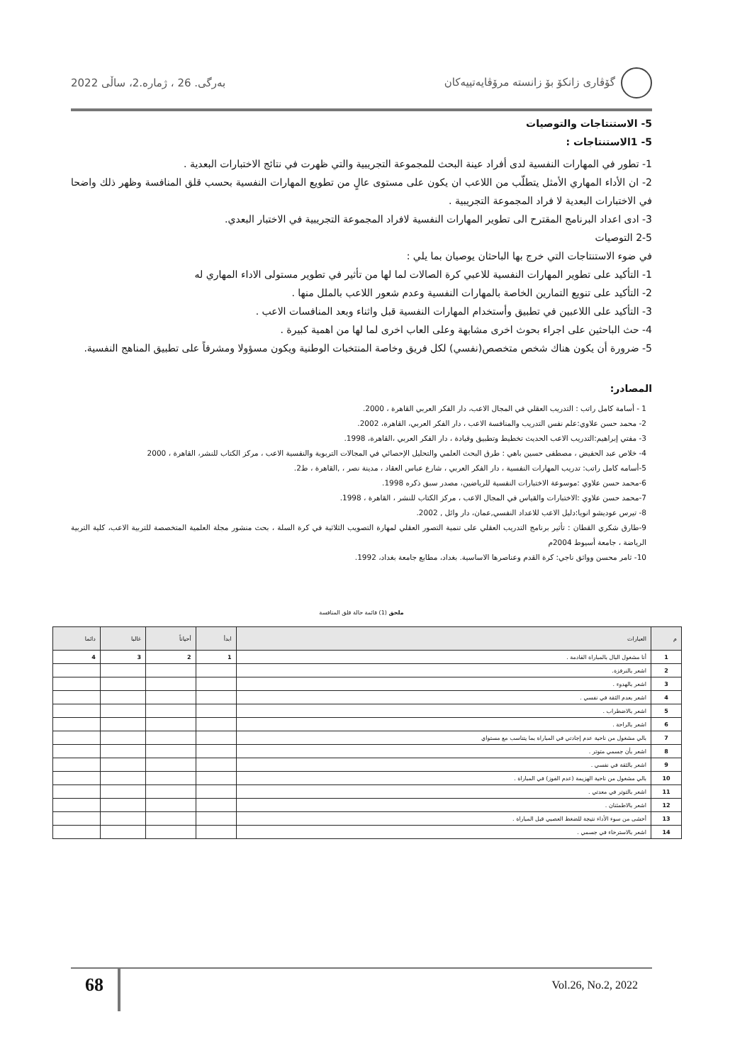گۆڤاری زانکۆ بۆ زانستە مرۆڤایەتییەکان بەرگی. 26 ، ژمارە.2، ساڵی 2022
5- الاستنتاجات والتوصيات
5- 1الاستنتاجات :
1- تطور في المهارات النفسية لدى أفراد عينة البحث للمجموعة التجريبية والتي ظهرت في نتائج الاختبارات البعدية .
2- ان الأداء المهاري الأمثل يتطلّب من اللاعب ان يكون على مستوى عالٍ من تطويع المهارات النفسية بحسب قلق المنافسة وظهر ذلك واضحا في الاختبارات البعدية لا فراد المجموعة التجريبية .
3- ادى اعداد البرنامج المقترح الى تطوير المهارات النفسية لافراد المجموعة التجريبية في الاختبار البعدي.
2-5 التوصيات
في ضوء الاستنتاجات التي خرج بها الباحثان يوصيان بما يلي :
1- التأكيد على تطوير المهارات النفسية للاعبي كرة الصالات لما لها من تأثير في تطوير مستولى الاداء المهاري له
2- التأكيد على تنويع التمارين الخاصة بالمهارات النفسية وعدم شعور اللاعب بالملل منها .
3- التأكيد على اللاعبين في تطبيق وأستخدام المهارات النفسية قبل واثناء وبعد المنافسات الاعب .
4- حث الباحثين على اجراء بحوث اخرى مشابهة وعلى العاب اخرى لما لها من اهمية كبيرة .
5- ضرورة أن يكون هناك شخص متخصص(نفسي) لكل فريق وخاصة المنتخبات الوطنية ويكون مسؤولا ومشرفاً على تطبيق المناهج النفسية.
المصادر:
1 - أسامة كامل راتب : التدريب العقلي في المجال الاعب، دار الفكر العربي القاهرة ، 2000.
2- محمد حسن علاوي:علم نفس التدريب والمنافسة الاعب ، دار الفكر العربي، القاهرة، 2002.
3- مفتي إبراهيم:التدريب الاعب الحديث تخطيط وتطبيق وقيادة ، دار الفكر العربي ،القاهرة، 1998.
4- خلاص عبد الحفيض ، مصطفى حسين باهي : طرق البحث العلمي والتحليل الإحصائي في المجالات التربوية والنفسية الاعب ، مركز الكتاب للنشر، القاهرة ، 2000
5-أسامه كامل راتب: تدريب المهارات النفسية ، دار الفكر العربي ، شارع عباس العقاد ، مدينة نصر ، ,القاهرة ، ط2.
6-محمد حسن علاوي :موسوعة الاختبارات النفسية للرياضين، مصدر سبق ذكره 1998.
7-محمد حسن علاوي :الاختبارات والقياس في المجال الاعب ، مركز الكتاب للنشر ، القاهرة ، 1998.
8- تيرس عوديشو انويا:دليل الاعب للاعداد النفسي,عمان، دار وائل , 2002.
9-طارق شكري القطان : تأثير برنامج التدريب العقلي على تنمية التصور العقلي لمهارة التصويب الثلاثية في كرة السلة ، بحث منشور مجلة العلمية المتخصصة للتربية الاعب، كلية التربية الرياضة ، جامعة أسيوط 2004م
10- ثامر محسن وواثق ناجي: كرة القدم وعناصرها الاساسية. بغداد، مطابع جامعة بغداد، 1992.
ملحق (1) قائمة حالة قلق المنافسة
| م | العبارات | ابدأ | أحياناً | غالبا | دائما |
| --- | --- | --- | --- | --- | --- |
| 1 | أنا مشغول البال بالمباراة القادمة . | 1 | 2 | 3 | 4 |
| 2 | اشعر بالنرفزة. | | | | |
| 3 | اشعر بالهدوء . | | | | |
| 4 | اشعر بعدم الثقة في نفسي . | | | | |
| 5 | اشعر بالاضطراب . | | | | |
| 6 | اشعر بالراحة . | | | | |
| 7 | بالي مشغول من ناحية عدم إجادتي في المباراة بما يتناسب مع مستواي | | | | |
| 8 | اشعر بأن جسمي متوتر . | | | | |
| 9 | اشعر بالثقة في نفسي . | | | | |
| 10 | بالي مشغول من ناحية الهزيمة (عدم الفوز) في المباراة . | | | | |
| 11 | اشعر بالتوتر في معدتي . | | | | |
| 12 | اشعر بالاطمئنان . | | | | |
| 13 | أخشى من سوء الأداء نتيجة للضغط العصبي قبل المباراة . | | | | |
| 14 | اشعر بالاسترخاء في جسمي . | | | | |
68 Vol.26, No.2, 2022